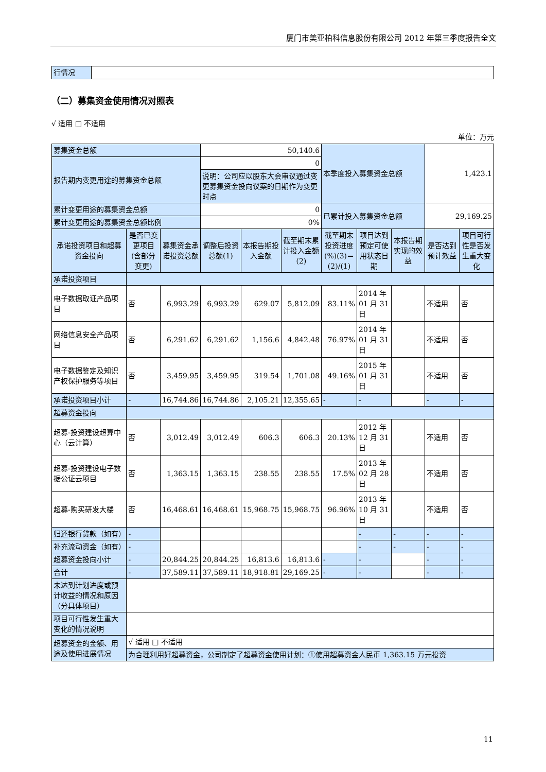厦门市美亚柏科信息股份有限公司 2012 年第三季度报告全文
| 行情况 | |
（二）募集资金使用情况对照表
√ 适用 □ 不适用
单位：万元
| 募集资金总额 | | | 50,140.6 | | | 本季度投入募集资金总额 | | | 1,423.1 | |
| 报告期内变更用途的募集资金总额 | | | 0 | | | | | | | |
| | | | 说明：公司应以股东大会审议通过变更募集资金投向议案的日期作为变更时点 | | | | | | | |
| 累计变更用途的募集资金总额 | | | 0 | | | 已累计投入募集资金总额 | | | 29,169.25 | |
| 累计变更用途的募集资金总额比例 | | | 0% | | | | | | | |
| 承诺投资项目和超募资金投向 | 是否已变更项目(含部分变更) | 募集资金承诺投资总额 | 调整后投资总额(1) | 本报告期投入金额 | 截至期末累计投入金额(2) | 截至期末投资进度(%)(3)＝(2)/(1) | 项目达到预定可使用状态日期 | 本报告期实现的效益 | 是否达到预计效益 | 项目可行性是否发生重大变化 |
| 承诺投资项目 | | | | | | | | | | |
| 电子数据取证产品项目 | 否 | 6,993.29 | 6,993.29 | 629.07 | 5,812.09 | 83.11% | 2014 年 01 月 31 日 | | 不适用 | 否 |
| 网络信息安全产品项目 | 否 | 6,291.62 | 6,291.62 | 1,156.6 | 4,842.48 | 76.97% | 2014 年 01 月 31 日 | | 不适用 | 否 |
| 电子数据鉴定及知识产权保护服务等项目 | 否 | 3,459.95 | 3,459.95 | 319.54 | 1,701.08 | 49.16% | 2015 年 01 月 31 日 | | 不适用 | 否 |
| 承诺投资项目小计 | - | 16,744.86 | 16,744.86 | 2,105.21 | 12,355.65 | - | - | | - | - |
| 超募资金投向 | | | | | | | | | | |
| 超募-投资建设超算中心（云计算） | 否 | 3,012.49 | 3,012.49 | 606.3 | 606.3 | 20.13% | 2012 年 12 月 31 日 | | 不适用 | 否 |
| 超募-投资建设电子数据公证云项目 | 否 | 1,363.15 | 1,363.15 | 238.55 | 238.55 | 17.5% | 2013 年 02 月 28 日 | | 不适用 | 否 |
| 超募-购买研发大楼 | 否 | 16,468.61 | 16,468.61 | 15,968.75 | 15,968.75 | 96.96% | 2013 年 10 月 31 日 | | 不适用 | 否 |
| 归还银行贷款（如有） | - | | | | | | - | - | - | - |
| 补充流动资金（如有） | - | | | | | | - | - | - | - |
| 超募资金投向小计 | - | 20,844.25 | 20,844.25 | 16,813.6 | 16,813.6 | - | - | | - | - |
| 合计 | - | 37,589.11 | 37,589.11 | 18,918.81 | 29,169.25 | - | - | | - | - |
| 未达到计划进度或预计收益的情况和原因（分具体项目） | | | | | | | | | | |
| 项目可行性发生重大变化的情况说明 | | | | | | | | | | |
| 超募资金的金额、用途及使用进展情况 | √ 适用 □ 不适用 | | | | | | | | | |
| | 为合理利用好超募资金，公司制定了超募资金使用计划：①使用超募资金人民币 1,363.15 万元投资 | | | | | | | | | |
11